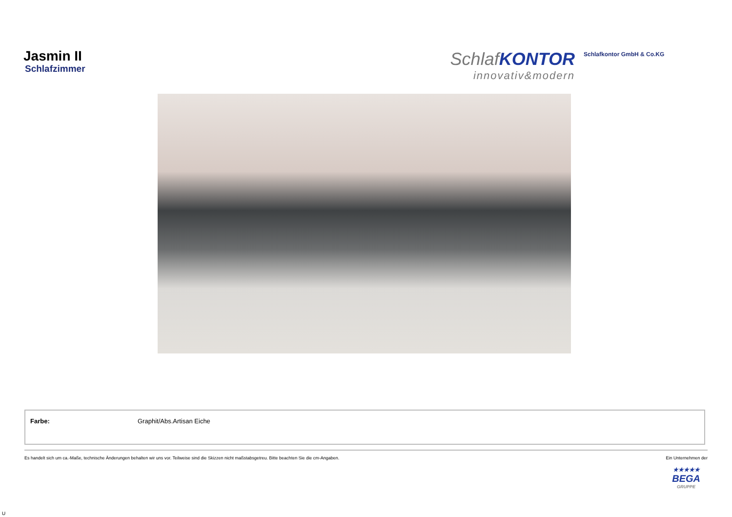Jasmin II
Schlafzimmer
SchlafKONTOR
innovativ&modern
Schlafkontor GmbH & Co.KG
| Farbe: | Graphit/Abs.Artisan Eiche |
Es handelt sich um ca.-Maße, technische Änderungen behalten wir uns vor. Teilweise sind die Skizzen nicht maßstabsgetreu. Bitte beachten Sie die cm-Angaben. Ein Unternehmen der
★★★★★
BEGA
GRUPPE
U